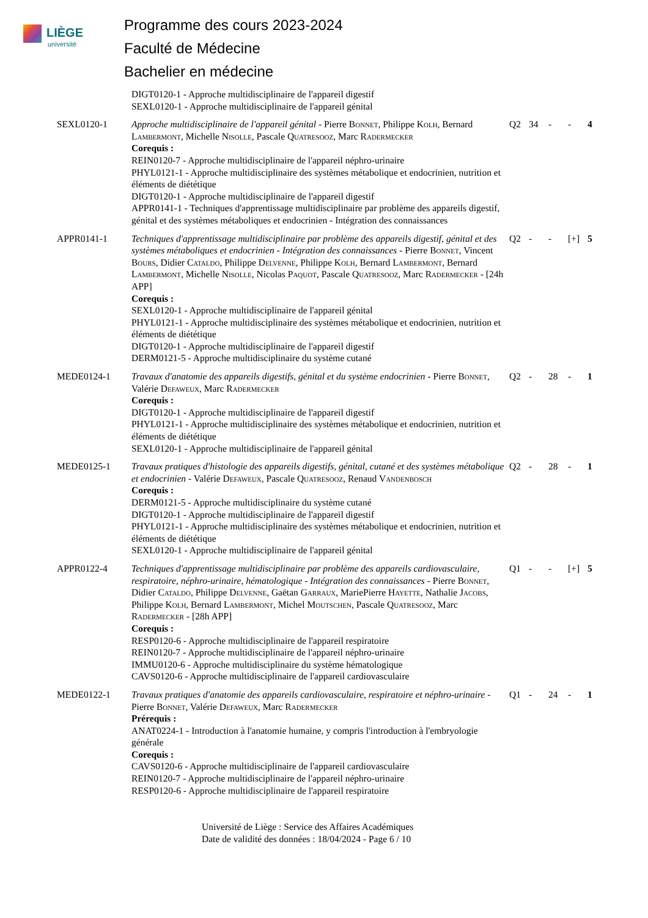LIÈGE
université
Programme des cours 2023-2024
Faculté de Médecine
Bachelier en médecine
| | DIGT0120-1 - Approche multidisciplinaire de l'appareil digestif SEXL0120-1 - Approche multidisciplinaire de l'appareil génital | | | | | |
| SEXL0120-1 | Approche multidisciplinaire de l'appareil génital - Pierre B onnet , Philippe K olh , Bernard L ambermont , Michelle N isolle , Pascale Q uatresooz , Marc R adermecker Corequis : REIN0120-7 - Approche multidisciplinaire de l'appareil néphro-urinaire PHYL0121-1 - Approche multidisciplinaire des systèmes métabolique et endocrinien, nutrition et éléments de diététique DIGT0120-1 - Approche multidisciplinaire de l'appareil digestif APPR0141-1 - Techniques d'apprentissage multidisciplinaire par problème des appareils digestif, génital et des systèmes métaboliques et endocrinien - Intégration des connaissances | Q2 | 34 | - | - | 4 |
| APPR0141-1 | Techniques d'apprentissage multidisciplinaire par problème des appareils digestif, génital et des systèmes métaboliques et endocrinien - Intégration des connaissances - Pierre B onnet , Vincent B ours , Didier C ataldo , Philippe D elvenne , Philippe K olh , Bernard L ambermont , Bernard L ambermont , Michelle N isolle , Nicolas P aquot , Pascale Q uatresooz , Marc R adermecker - [24h APP] Corequis : SEXL0120-1 - Approche multidisciplinaire de l'appareil génital PHYL0121-1 - Approche multidisciplinaire des systèmes métabolique et endocrinien, nutrition et éléments de diététique DIGT0120-1 - Approche multidisciplinaire de l'appareil digestif DERM0121-5 - Approche multidisciplinaire du système cutané | Q2 | - | - | [+] | 5 |
| MEDE0124-1 | Travaux d'anatomie des appareils digestifs, génital et du système endocrinien - Pierre B onnet , Valérie D efaweux , Marc R adermecker Corequis : DIGT0120-1 - Approche multidisciplinaire de l'appareil digestif PHYL0121-1 - Approche multidisciplinaire des systèmes métabolique et endocrinien, nutrition et éléments de diététique SEXL0120-1 - Approche multidisciplinaire de l'appareil génital | Q2 | - | 28 | - | 1 |
| MEDE0125-1 | Travaux pratiques d'histologie des appareils digestifs, génital, cutané et des systèmes métabolique et endocrinien - Valérie D efaweux , Pascale Q uatresooz , Renaud V andenbosch Corequis : DERM0121-5 - Approche multidisciplinaire du système cutané DIGT0120-1 - Approche multidisciplinaire de l'appareil digestif PHYL0121-1 - Approche multidisciplinaire des systèmes métabolique et endocrinien, nutrition et éléments de diététique SEXL0120-1 - Approche multidisciplinaire de l'appareil génital | Q2 | - | 28 | - | 1 |
| APPR0122-4 | Techniques d'apprentissage multidisciplinaire par problème des appareils cardiovasculaire, respiratoire, néphro-urinaire, hématologique - Intégration des connaissances - Pierre B onnet , Didier C ataldo , Philippe D elvenne , Gaëtan G arraux , MariePierre H ayette , Nathalie J acobs , Philippe K olh , Bernard L ambermont , Michel M outschen , Pascale Q uatresooz , Marc R adermecker - [28h APP] Corequis : RESP0120-6 - Approche multidisciplinaire de l'appareil respiratoire REIN0120-7 - Approche multidisciplinaire de l'appareil néphro-urinaire IMMU0120-6 - Approche multidisciplinaire du système hématologique CAVS0120-6 - Approche multidisciplinaire de l'appareil cardiovasculaire | Q1 | - | - | [+] | 5 |
| MEDE0122-1 | Travaux pratiques d'anatomie des appareils cardiovasculaire, respiratoire et néphro-urinaire - Pierre B onnet , Valérie D efaweux , Marc R adermecker Prérequis : ANAT0224-1 - Introduction à l'anatomie humaine, y compris l'introduction à l'embryologie générale Corequis : CAVS0120-6 - Approche multidisciplinaire de l'appareil cardiovasculaire REIN0120-7 - Approche multidisciplinaire de l'appareil néphro-urinaire RESP0120-6 - Approche multidisciplinaire de l'appareil respiratoire | Q1 | - | 24 | - | 1 |
Université de Liège : Service des Affaires Académiques
Date de validité des données : 18/04/2024 - Page 6 / 10